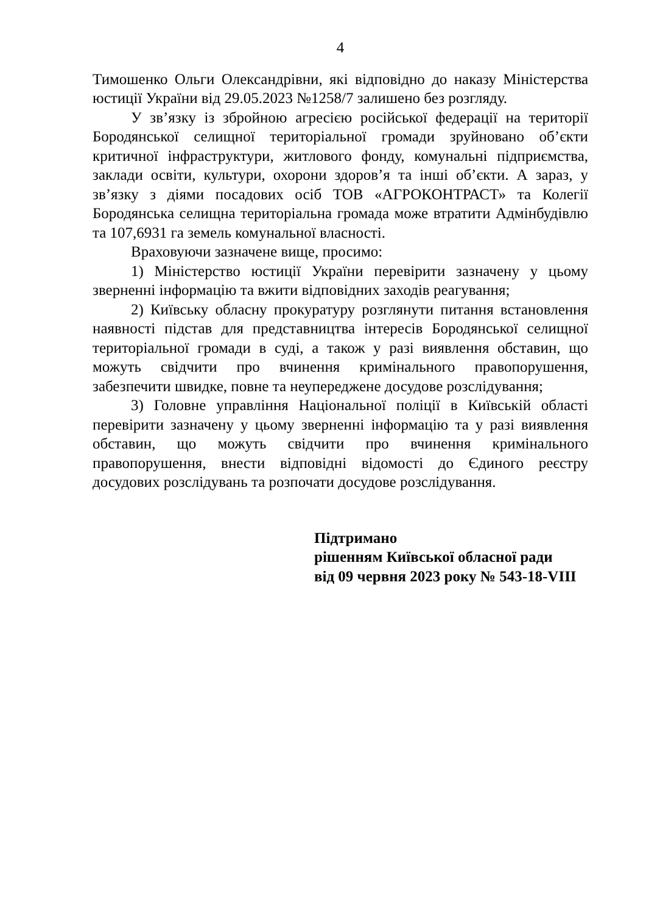4
Тимошенко Ольги Олександрівни, які відповідно до наказу Міністерства юстиції України від 29.05.2023 №1258/7 залишено без розгляду.
У зв’язку із збройною агресією російської федерації на території Бородянської селищної територіальної громади зруйновано об’єкти критичної інфраструктури, житлового фонду, комунальні підприємства, заклади освіти, культури, охорони здоров’я та інші об’єкти. А зараз, у зв’язку з діями посадових осіб ТОВ «АГРОКОНТРАСТ» та Колегії Бородянська селищна територіальна громада може втратити Адмінбудівлю та 107,6931 га земель комунальної власності.
Враховуючи зазначене вище, просимо:
1) Міністерство юстиції України перевірити зазначену у цьому зверненні інформацію та вжити відповідних заходів реагування;
2) Київську обласну прокуратуру розглянути питання встановлення наявності підстав для представництва інтересів Бородянської селищної територіальної громади в суді, а також у разі виявлення обставин, що можуть свідчити про вчинення кримінального правопорушення, забезпечити швидке, повне та неупереджене досудове розслідування;
3) Головне управління Національної поліції в Київській області перевірити зазначену у цьому зверненні інформацію та у разі виявлення обставин, що можуть свідчити про вчинення кримінального правопорушення, внести відповідні відомості до Єдиного реєстру досудових розслідувань та розпочати досудове розслідування.
Підтримано
рішенням Київської обласної ради
від 09 червня 2023 року № 543-18-VIII